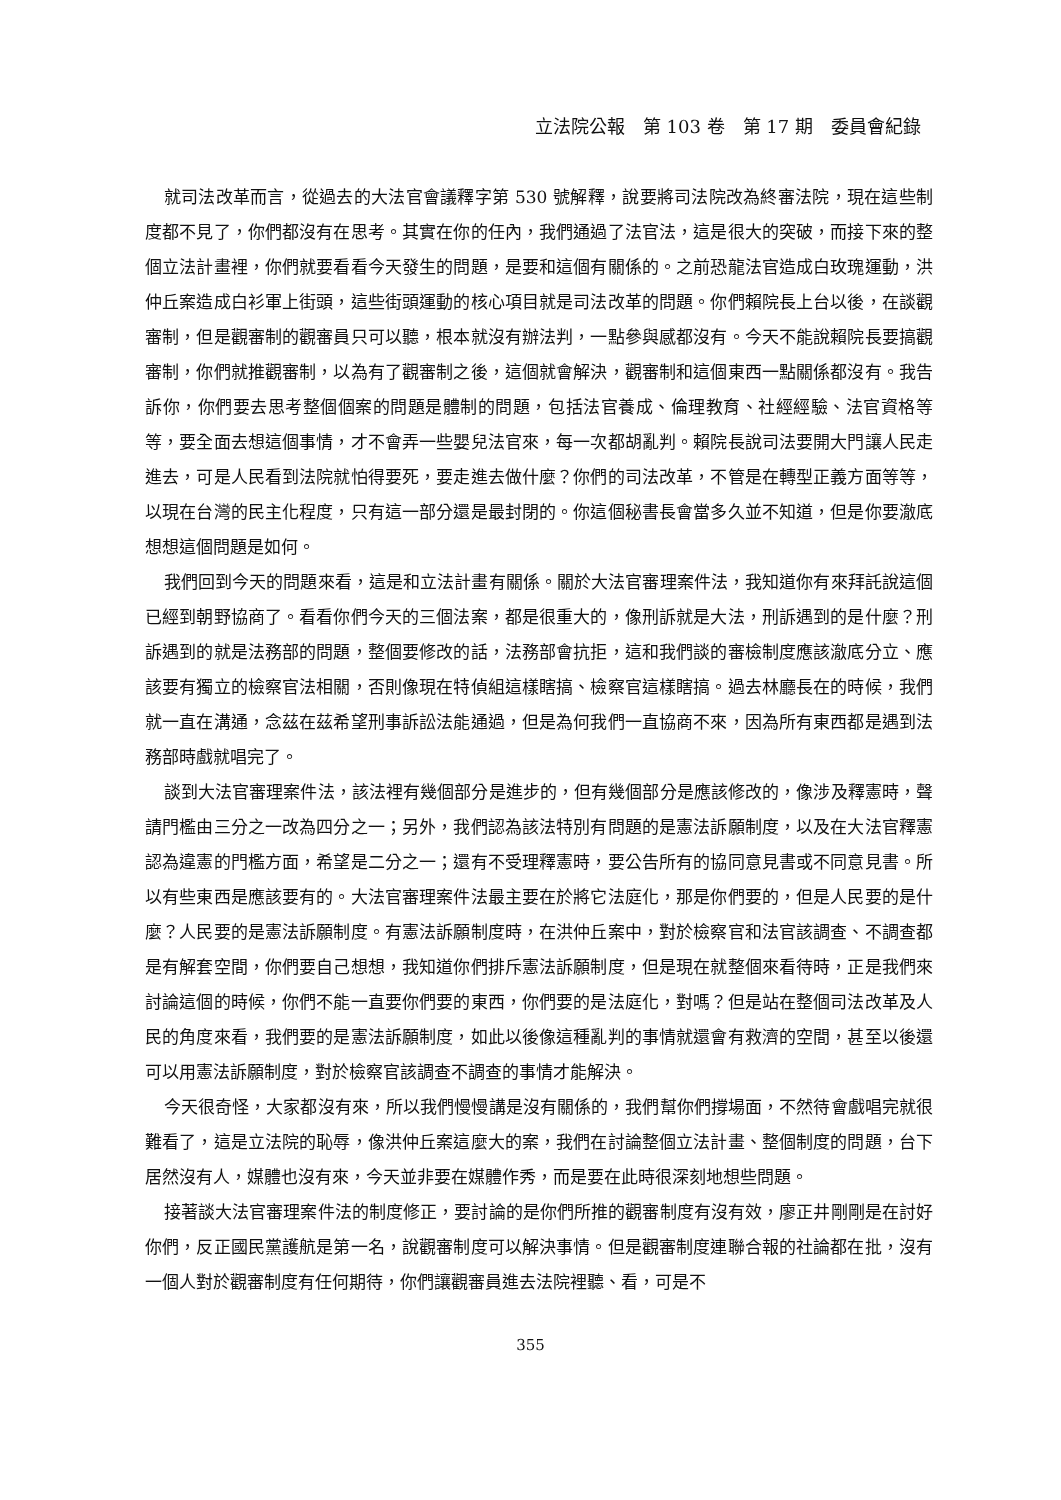立法院公報　第 103 卷　第 17 期　委員會紀錄
就司法改革而言，從過去的大法官會議釋字第 530 號解釋，說要將司法院改為終審法院，現在這些制度都不見了，你們都沒有在思考。其實在你的任內，我們通過了法官法，這是很大的突破，而接下來的整個立法計畫裡，你們就要看看今天發生的問題，是要和這個有關係的。之前恐龍法官造成白玫瑰運動，洪仲丘案造成白衫軍上街頭，這些街頭運動的核心項目就是司法改革的問題。你們賴院長上台以後，在談觀審制，但是觀審制的觀審員只可以聽，根本就沒有辦法判，一點參與感都沒有。今天不能說賴院長要搞觀審制，你們就推觀審制，以為有了觀審制之後，這個就會解決，觀審制和這個東西一點關係都沒有。我告訴你，你們要去思考整個個案的問題是體制的問題，包括法官養成、倫理教育、社經經驗、法官資格等等，要全面去想這個事情，才不會弄一些嬰兒法官來，每一次都胡亂判。賴院長說司法要開大門讓人民走進去，可是人民看到法院就怕得要死，要走進去做什麼？你們的司法改革，不管是在轉型正義方面等等，以現在台灣的民主化程度，只有這一部分還是最封閉的。你這個秘書長會當多久並不知道，但是你要澈底想想這個問題是如何。
我們回到今天的問題來看，這是和立法計畫有關係。關於大法官審理案件法，我知道你有來拜託說這個已經到朝野協商了。看看你們今天的三個法案，都是很重大的，像刑訴就是大法，刑訴遇到的是什麼？刑訴遇到的就是法務部的問題，整個要修改的話，法務部會抗拒，這和我們談的審檢制度應該澈底分立、應該要有獨立的檢察官法相關，否則像現在特偵組這樣瞎搞、檢察官這樣瞎搞。過去林廳長在的時候，我們就一直在溝通，念茲在茲希望刑事訴訟法能通過，但是為何我們一直協商不來，因為所有東西都是遇到法務部時戲就唱完了。
談到大法官審理案件法，該法裡有幾個部分是進步的，但有幾個部分是應該修改的，像涉及釋憲時，聲請門檻由三分之一改為四分之一；另外，我們認為該法特別有問題的是憲法訴願制度，以及在大法官釋憲認為違憲的門檻方面，希望是二分之一；還有不受理釋憲時，要公告所有的協同意見書或不同意見書。所以有些東西是應該要有的。大法官審理案件法最主要在於將它法庭化，那是你們要的，但是人民要的是什麼？人民要的是憲法訴願制度。有憲法訴願制度時，在洪仲丘案中，對於檢察官和法官該調查、不調查都是有解套空間，你們要自己想想，我知道你們排斥憲法訴願制度，但是現在就整個來看待時，正是我們來討論這個的時候，你們不能一直要你們要的東西，你們要的是法庭化，對嗎？但是站在整個司法改革及人民的角度來看，我們要的是憲法訴願制度，如此以後像這種亂判的事情就還會有救濟的空間，甚至以後還可以用憲法訴願制度，對於檢察官該調查不調查的事情才能解決。
今天很奇怪，大家都沒有來，所以我們慢慢講是沒有關係的，我們幫你們撐場面，不然待會戲唱完就很難看了，這是立法院的恥辱，像洪仲丘案這麼大的案，我們在討論整個立法計畫、整個制度的問題，台下居然沒有人，媒體也沒有來，今天並非要在媒體作秀，而是要在此時很深刻地想些問題。
接著談大法官審理案件法的制度修正，要討論的是你們所推的觀審制度有沒有效，廖正井剛剛是在討好你們，反正國民黨護航是第一名，說觀審制度可以解決事情。但是觀審制度連聯合報的社論都在批，沒有一個人對於觀審制度有任何期待，你們讓觀審員進去法院裡聽、看，可是不
355